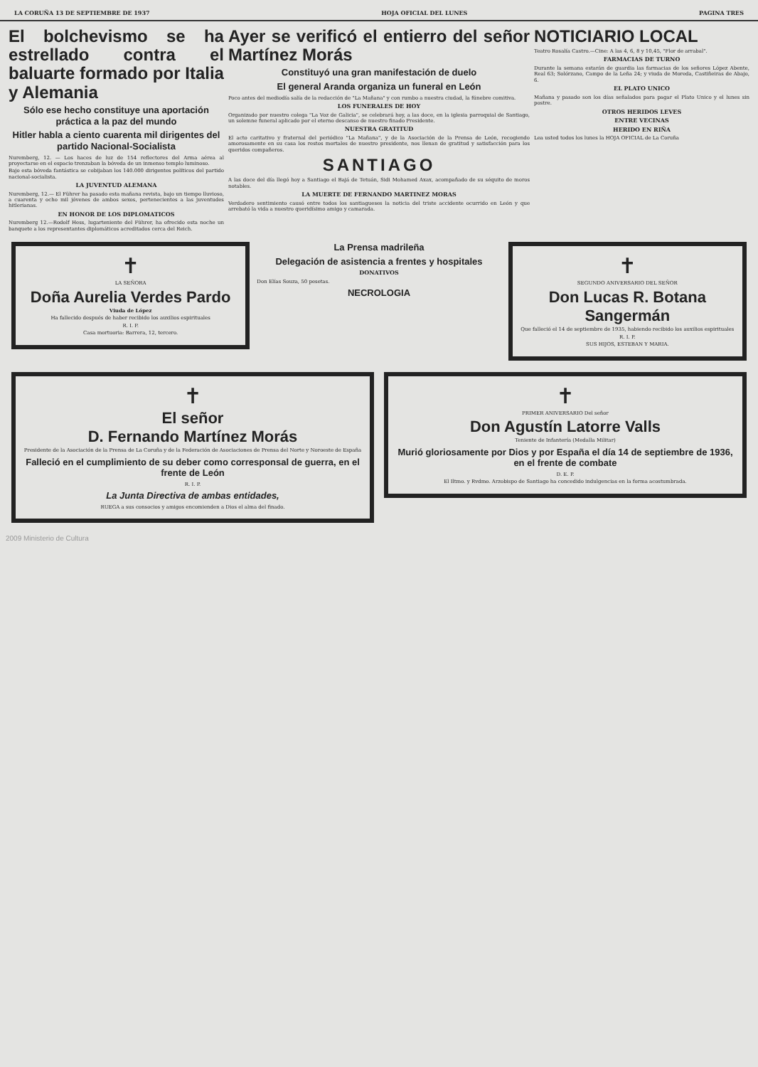LA CORUÑA 13 DE SEPTIEMBRE DE 1937 HOJA OFICIAL DEL LUNES PAGINA TRES
El bolchevismo se ha estrellado contra el baluarte formado por Italia y Alemania
Sólo ese hecho constituye una aportación práctica a la paz del mundo
Hitler habla a ciento cuarenta mil dirigentes del partido Nacional-Socialista
Nuremberg, 12. — Los haces de luz de 154 reflectores del Arma aérea al proyectarse en el espacio trenzaban la bóveda de un inmenso templo luminoso.
Bajo esta bóveda fantástica se cobijaban los 140.000 dirigentes políticos del partido nacional-socialista.
LA JUVENTUD ALEMANA
Nuremberg, 12.— El Führer ha pasado esta mañana revista, bajo un tiempo lluvioso, a cuarenta y ocho mil jóvenes de ambos sexos, pertenecientes a las juventudes hitlerianas.
EN HONOR DE LOS DIPLOMATICOS
Nuremberg 12.—Rodolf Hess, lugarteniente del Führer, ha ofrecido esta noche un banquete a los representantes diplomáticos acreditados cerca del Reich.
Ayer se verificó el entierro del señor Martínez Morás
Constituyó una gran manifestación de duelo
El general Aranda organiza un funeral en León
Poco antes del mediodía salía de la redacción de "La Mañana" y con rumbo a nuestra ciudad, la fúnebre comitiva.
LOS FUNERALES DE HOY
Organizado por nuestro colega "La Voz de Galicia", se celebrará hoy, a las doce, en la iglesia parroquial de Santiago, un solemne funeral aplicado por el eterno descanso de nuestro finado Presidente.
NUESTRA GRATITUD
El acto caritativo y fraternal del periódico "La Mañana", y de la Asociación de la Prensa de León, recogiendo amorosamente en su casa los restos mortales de nuestro presidente, nos llenan de gratitud y satisfacción para los queridos compañeros.
SANTIAGO
A las doce del día llegó hoy a Santiago el Bajá de Tetuán, Sidi Mohamed Axax, acompañado de su séquito de moros notables.
LA MUERTE DE FERNANDO MARTINEZ MORAS
Verdadero sentimiento causó entre todos los santiagueses la noticia del triste accidente ocurrido en León y que arrebató la vida a nuestro queridísimo amigo y camarada.
NOTICIARIO LOCAL
Teatro Rosalía Castro.—Cine: A las 4, 6, 8 y 10,45, "Flor de arrabal".
FARMACIAS DE TURNO
Durante la semana estarán de guardia las farmacias de los señores López Abente, Real 63; Solórzano, Campo de la Leña 24; y viuda de Moreda, Castiñeiras de Abajo, 6.
EL PLATO UNICO
Mañana y pasado son los días señalados para pagar el Plato Unico y el lunes sin postre.
OTROS HERIDOS LEVES
ENTRE VECINAS
HERIDO EN RIÑA
Lea usted todos los lunes la HOJA OFICIAL de La Coruña
✝
LA SEÑORA
Doña Aurelia Verdes Pardo
Viuda de López
Ha fallecido después de haber recibido los auxilios espirituales
R. I. P.
Casa mortuoria: Barrera, 12, tercero.
La Prensa madrileña
Delegación de asistencia a frentes y hospitales
DONATIVOS
Don Elías Souza, 50 pesetas.
NECROLOGIA
✝
SEGUNDO ANIVERSARIO DEL SEÑOR
Don Lucas R. Botana Sangermán
Que falleció el 14 de septiembre de 1935, habiendo recibido los auxilios espirituales
R. I. P.
SUS HIJOS, ESTEBAN Y MARIA.
✝
El señor
D. Fernando Martínez Morás
Presidente de la Asociación de la Prensa de La Coruña y de la Federación de Asociaciones de Prensa del Norte y Noroeste de España
Falleció en el cumplimiento de su deber como corresponsal de guerra, en el frente de León
R. I. P.
La Junta Directiva de ambas entidades,
RUEGA a sus consocios y amigos encomienden a Dios el alma del finado.
✝
PRIMER ANIVERSARIO Del señor
Don Agustín Latorre Valls
Teniente de Infantería (Medalla Militar)
Murió gloriosamente por Dios y por España el día 14 de septiembre de 1936, en el frente de combate
D. E. P.
El Iltmo. y Rvdmo. Arzobispo de Santiago ha concedido indulgencias en la forma acostumbrada.
2009 Ministerio de Cultura